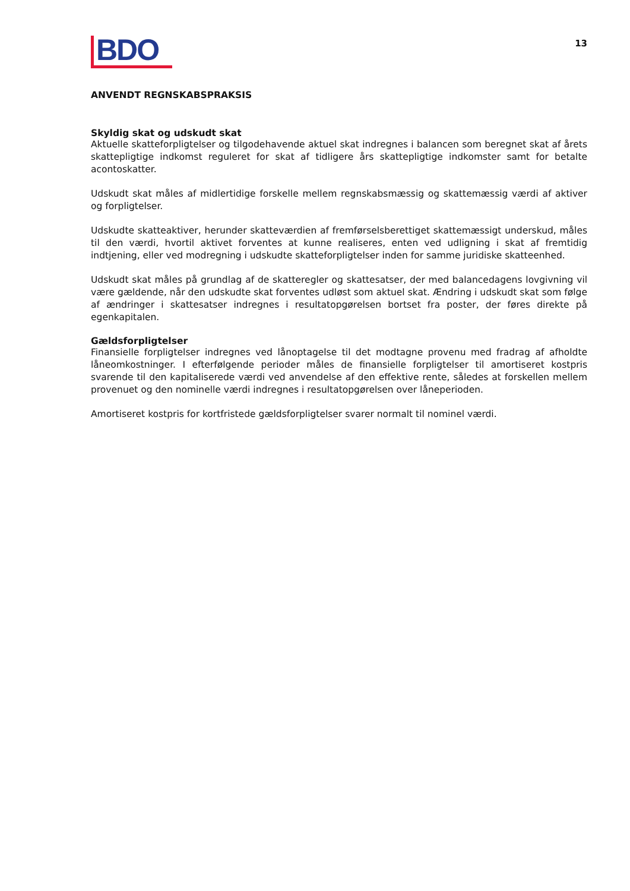BDO
13
ANVENDT REGNSKABSPRAKSIS
Skyldig skat og udskudt skat
Aktuelle skatteforpligtelser og tilgodehavende aktuel skat indregnes i balancen som beregnet skat af årets skattepligtige indkomst reguleret for skat af tidligere års skattepligtige indkomster samt for betalte acontoskatter.
Udskudt skat måles af midlertidige forskelle mellem regnskabsmæssig og skattemæssig værdi af aktiver og forpligtelser.
Udskudte skatteaktiver, herunder skatteværdien af fremførselsberettiget skattemæssigt underskud, måles til den værdi, hvortil aktivet forventes at kunne realiseres, enten ved udligning i skat af fremtidig indtjening, eller ved modregning i udskudte skatteforpligtelser inden for samme juridiske skatteenhed.
Udskudt skat måles på grundlag af de skatteregler og skattesatser, der med balancedagens lovgivning vil være gældende, når den udskudte skat forventes udløst som aktuel skat. Ændring i udskudt skat som følge af ændringer i skattesatser indregnes i resultatopgørelsen bortset fra poster, der føres direkte på egenkapitalen.
Gældsforpligtelser
Finansielle forpligtelser indregnes ved lånoptagelse til det modtagne provenu med fradrag af afholdte låneomkostninger. I efterfølgende perioder måles de finansielle forpligtelser til amortiseret kostpris svarende til den kapitaliserede værdi ved anvendelse af den effektive rente, således at forskellen mellem provenuet og den nominelle værdi indregnes i resultatopgørelsen over låneperioden.
Amortiseret kostpris for kortfristede gældsforpligtelser svarer normalt til nominel værdi.